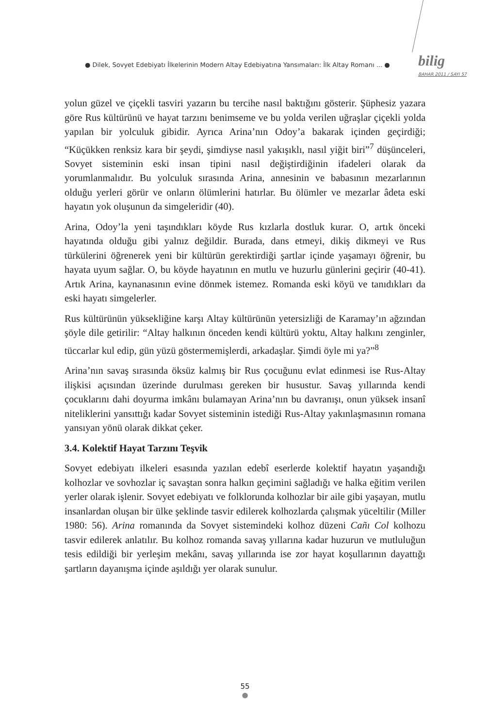● Dilek, Sovyet Edebiyatı İlkelerinin Modern Altay Edebiyatına Yansımaları: İlk Altay Romanı ... ●
bilig
BAHAR 2011 / SAYI 57
yolun güzel ve çiçekli tasviri yazarın bu tercihe nasıl baktığını gösterir. Şüphesiz yazara göre Rus kültürünü ve hayat tarzını benimseme ve bu yolda verilen uğraşlar çiçekli yolda yapılan bir yolculuk gibidir. Ayrıca Arina’nın Odoy’a bakarak içinden geçirdiği; “Küçükken renksiz kara bir şeydi, şimdiyse nasıl yakışıklı, nasıl yiğit biri”<sup>7</sup> düşünceleri, Sovyet sisteminin eski insan tipini nasıl değiştirdiğinin ifadeleri olarak da yorumlanmalıdır. Bu yolculuk sırasında Arina, annesinin ve babasının mezarlarının olduğu yerleri görür ve onların ölümlerini hatırlar. Bu ölümler ve mezarlar âdeta eski hayatın yok oluşunun da simgeleridir (40).
Arina, Odoy’la yeni taşındıkları köyde Rus kızlarla dostluk kurar. O, artık önceki hayatında olduğu gibi yalnız değildir. Burada, dans etmeyi, dikiş dikmeyi ve Rus türkülerini öğrenerek yeni bir kültürün gerektirdiği şartlar içinde yaşamayı öğrenir, bu hayata uyum sağlar. O, bu köyde hayatının en mutlu ve huzurlu günlerini geçirir (40-41). Artık Arina, kaynanasının evine dönmek istemez. Romanda eski köyü ve tanıdıkları da eski hayatı simgelerler.
Rus kültürünün yüksekliğine karşı Altay kültürünün yetersizliği de Karamay’ın ağzından şöyle dile getirilir: “Altay halkının önceden kendi kültürü yoktu, Altay halkını zenginler, tüccarlar kul edip, gün yüzü göstermemişlerdi, arkadaşlar. Şimdi öyle mi ya?”<sup>8</sup>
Arina’nın savaş sırasında öksüz kalmış bir Rus çocuğunu evlat edinmesi ise Rus-Altay ilişkisi açısından üzerinde durulması gereken bir husustur. Savaş yıllarında kendi çocuklarını dahi doyurma imkânı bulamayan Arina’nın bu davranışı, onun yüksek insanî niteliklerini yansıttığı kadar Sovyet sisteminin istediği Rus-Altay yakınlaşmasının romana yansıyan yönü olarak dikkat çeker.
3.4. Kolektif Hayat Tarzını Teşvik
Sovyet edebiyatı ilkeleri esasında yazılan edebî eserlerde kolektif hayatın yaşandığı kolhozlar ve sovhozlar iç savaştan sonra halkın geçimini sağladığı ve halka eğitim verilen yerler olarak işlenir. Sovyet edebiyatı ve folklorunda kolhozlar bir aile gibi yaşayan, mutlu insanlardan oluşan bir ülke şeklinde tasvir edilerek kolhozlarda çalışmak yüceltilir (Miller 1980: 56). Arina romanında da Sovyet sistemindeki kolhoz düzeni Cañı Col kolhozu tasvir edilerek anlatılır. Bu kolhoz romanda savaş yıllarına kadar huzurun ve mutluluğun tesis edildiği bir yerleşim mekânı, savaş yıllarında ise zor hayat koşullarının dayattığı şartların dayanışma içinde aşıldığı yer olarak sunulur.
55
●